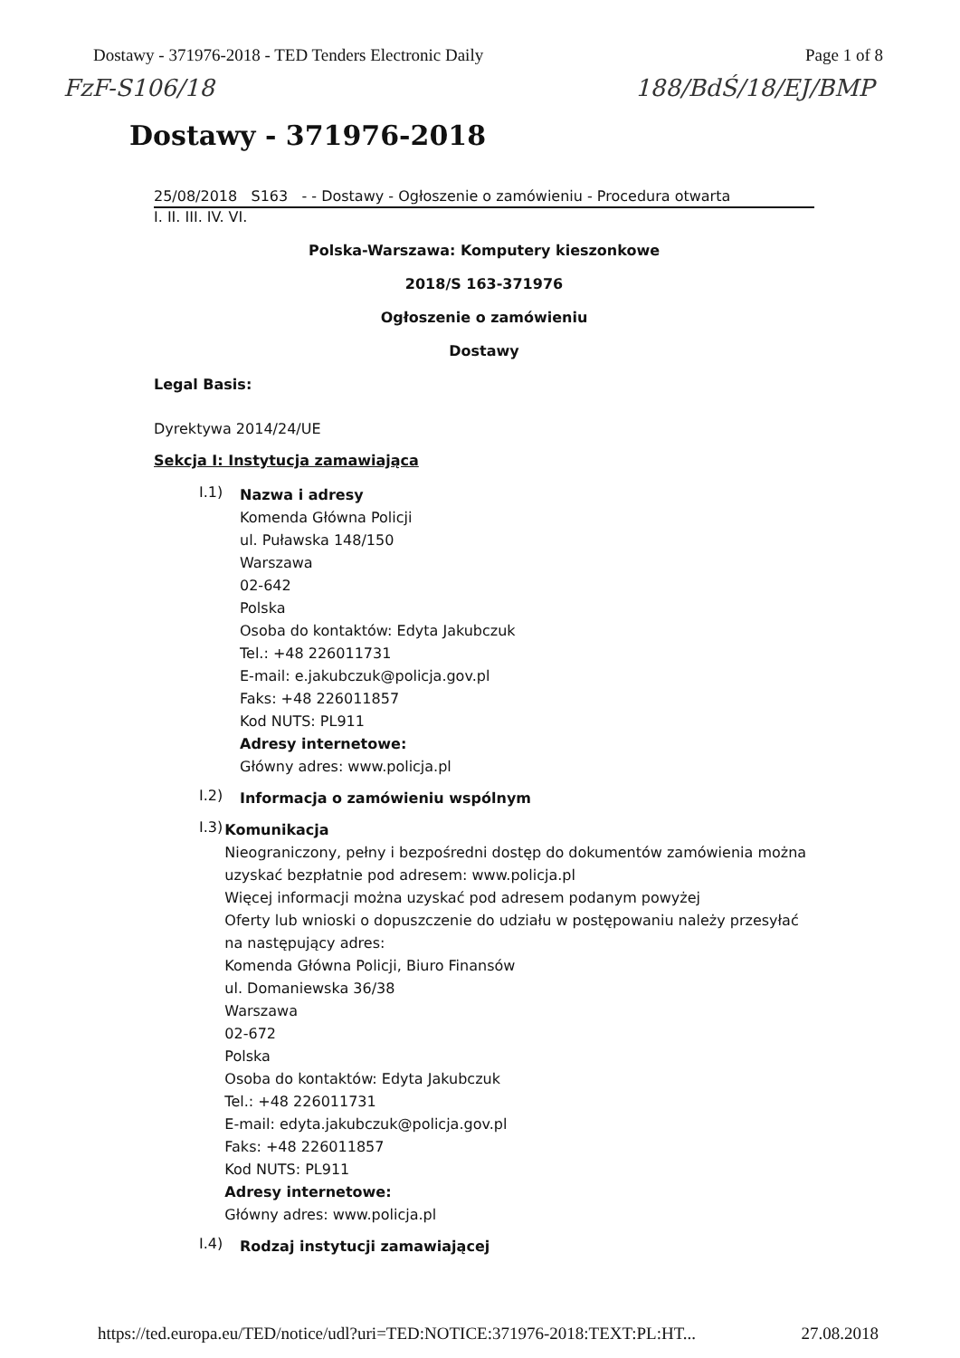Dostawy - 371976-2018 - TED Tenders Electronic Daily Page 1 of 8
FzF-S106/18 188/BdŚ/18/EJ/BMP
Dostawy - 371976-2018
25/08/2018 S163 - - Dostawy - Ogłoszenie o zamówieniu - Procedura otwarta
I. II. III. IV. VI.
Polska-Warszawa: Komputery kieszonkowe
2018/S 163-371976
Ogłoszenie o zamówieniu
Dostawy
Legal Basis:
Dyrektywa 2014/24/UE
Sekcja I: Instytucja zamawiająca
I.1)
Nazwa i adresy
Komenda Główna Policji
ul. Puławska 148/150
Warszawa
02-642
Polska
Osoba do kontaktów: Edyta Jakubczuk
Tel.: +48 226011731
E-mail: e.jakubczuk@policja.gov.pl
Faks: +48 226011857
Kod NUTS: PL911
Adresy internetowe:
Główny adres: www.policja.pl
I.2)
Informacja o zamówieniu wspólnym
I.3)
Komunikacja
Nieograniczony, pełny i bezpośredni dostęp do dokumentów zamówienia można uzyskać bezpłatnie pod adresem: www.policja.pl
Więcej informacji można uzyskać pod adresem podanym powyżej
Oferty lub wnioski o dopuszczenie do udziału w postępowaniu należy przesyłać na następujący adres:
Komenda Główna Policji, Biuro Finansów
ul. Domaniewska 36/38
Warszawa
02-672
Polska
Osoba do kontaktów: Edyta Jakubczuk
Tel.: +48 226011731
E-mail: edyta.jakubczuk@policja.gov.pl
Faks: +48 226011857
Kod NUTS: PL911
Adresy internetowe:
Główny adres: www.policja.pl
I.4)
Rodzaj instytucji zamawiającej
https://ted.europa.eu/TED/notice/udl?uri=TED:NOTICE:371976-2018:TEXT:PL:HT... 27.08.2018